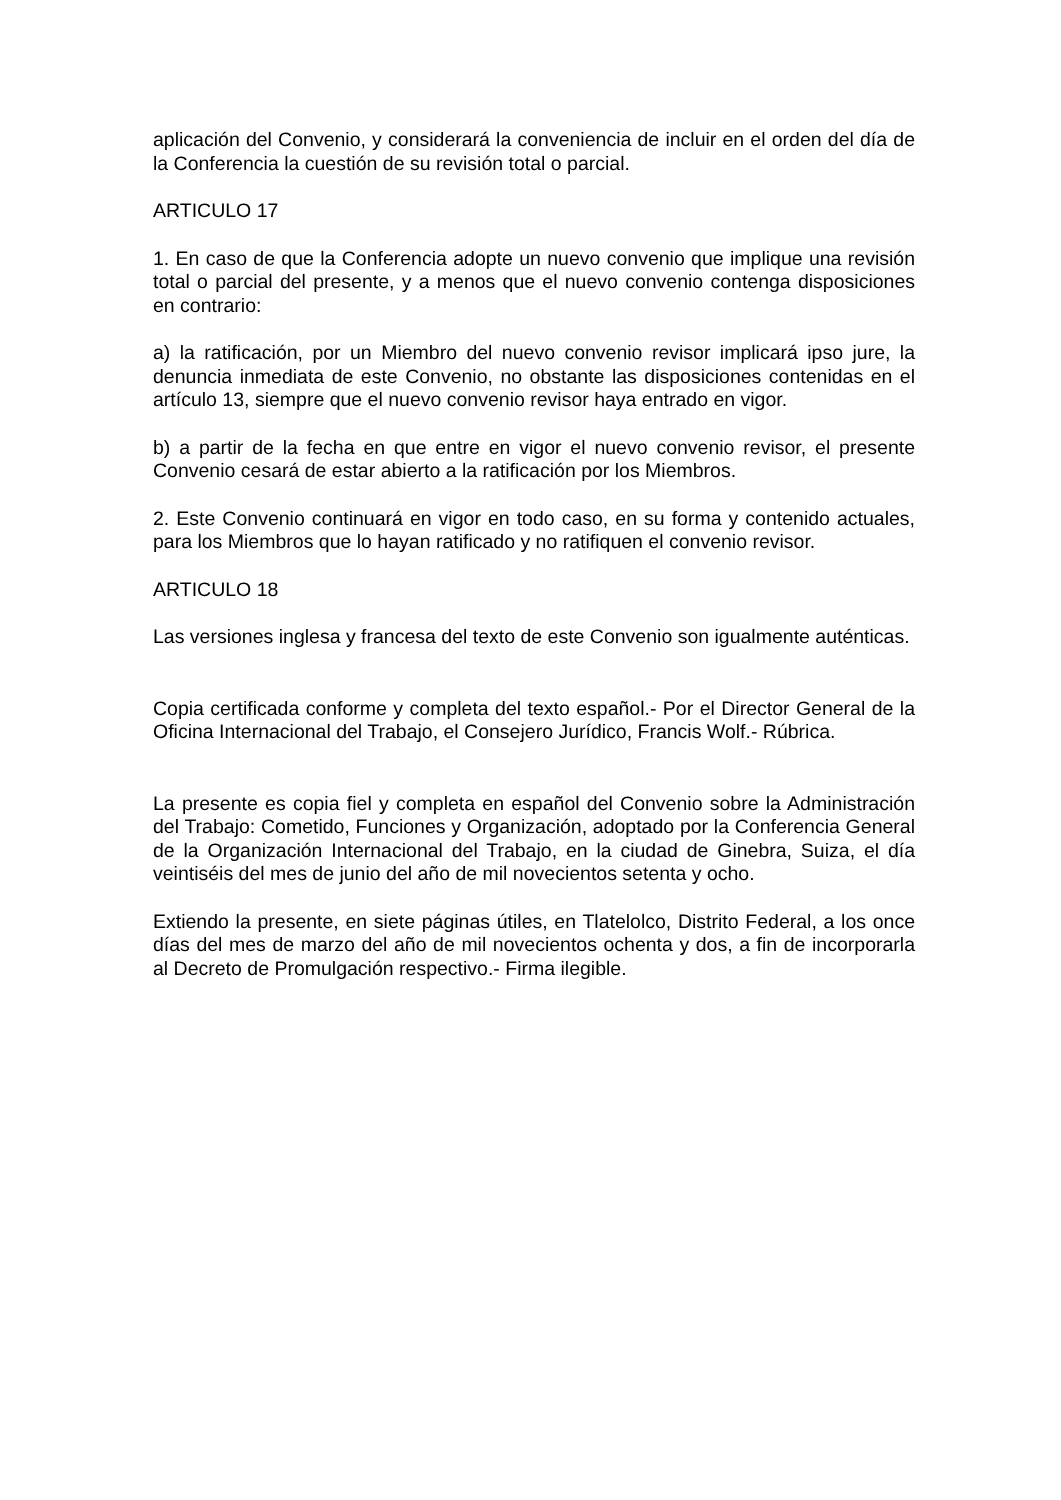aplicación del Convenio, y considerará la conveniencia de incluir en el orden del día de la Conferencia la cuestión de su revisión total o parcial.
ARTICULO 17
1. En caso de que la Conferencia adopte un nuevo convenio que implique una revisión total o parcial del presente, y a menos que el nuevo convenio contenga disposiciones en contrario:
a) la ratificación, por un Miembro del nuevo convenio revisor implicará ipso jure, la denuncia inmediata de este Convenio, no obstante las disposiciones contenidas en el artículo 13, siempre que el nuevo convenio revisor haya entrado en vigor.
b) a partir de la fecha en que entre en vigor el nuevo convenio revisor, el presente Convenio cesará de estar abierto a la ratificación por los Miembros.
2. Este Convenio continuará en vigor en todo caso, en su forma y contenido actuales, para los Miembros que lo hayan ratificado y no ratifiquen el convenio revisor.
ARTICULO 18
Las versiones inglesa y francesa del texto de este Convenio son igualmente auténticas.
Copia certificada conforme y completa del texto español.- Por el Director General de la Oficina Internacional del Trabajo, el Consejero Jurídico, Francis Wolf.- Rúbrica.
La presente es copia fiel y completa en español del Convenio sobre la Administración del Trabajo: Cometido, Funciones y Organización, adoptado por la Conferencia General de la Organización Internacional del Trabajo, en la ciudad de Ginebra, Suiza, el día veintiséis del mes de junio del año de mil novecientos setenta y ocho.
Extiendo la presente, en siete páginas útiles, en Tlatelolco, Distrito Federal, a los once días del mes de marzo del año de mil novecientos ochenta y dos, a fin de incorporarla al Decreto de Promulgación respectivo.- Firma ilegible.